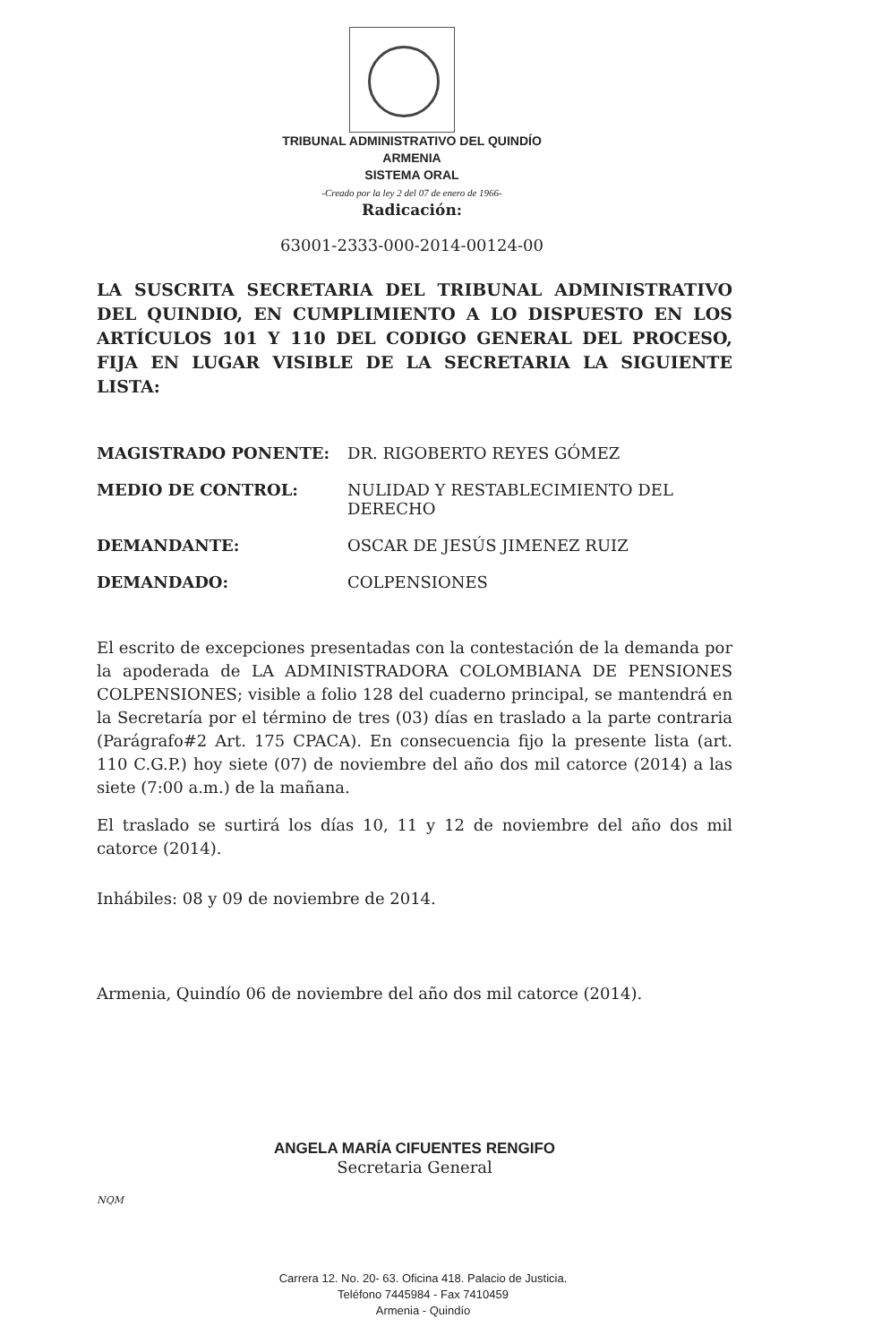TRIBUNAL ADMINISTRATIVO DEL QUINDÍO
ARMENIA
SISTEMA ORAL
-Creado por la ley 2 del 07 de enero de 1966-
Radicación:
63001-2333-000-2014-00124-00
LA SUSCRITA SECRETARIA DEL TRIBUNAL ADMINISTRATIVO DEL QUINDIO, EN CUMPLIMIENTO A LO DISPUESTO EN LOS ARTÍCULOS 101 Y 110 DEL CODIGO GENERAL DEL PROCESO, FIJA EN LUGAR VISIBLE DE LA SECRETARIA LA SIGUIENTE LISTA:
| MAGISTRADO PONENTE: | DR. RIGOBERTO REYES GÓMEZ |
| MEDIO DE CONTROL: | NULIDAD Y RESTABLECIMIENTO DEL DERECHO |
| DEMANDANTE: | OSCAR DE JESÚS JIMENEZ RUIZ |
| DEMANDADO: | COLPENSIONES |
El escrito de excepciones presentadas con la contestación de la demanda por la apoderada de LA ADMINISTRADORA COLOMBIANA DE PENSIONES COLPENSIONES; visible a folio 128 del cuaderno principal, se mantendrá en la Secretaría por el término de tres (03) días en traslado a la parte contraria (Parágrafo#2 Art. 175 CPACA). En consecuencia fijo la presente lista (art. 110 C.G.P.) hoy siete (07) de noviembre del año dos mil catorce (2014) a las siete (7:00 a.m.) de la mañana.
El traslado se surtirá los días 10, 11 y 12 de noviembre del año dos mil catorce (2014).
Inhábiles: 08 y 09 de noviembre de 2014.
Armenia, Quindío 06 de noviembre del año dos mil catorce (2014).
ANGELA MARÍA CIFUENTES RENGIFO
Secretaria General
NQM
Carrera 12. No. 20- 63. Oficina 418. Palacio de Justicia.
Teléfono 7445984 - Fax 7410459
Armenia - Quindío